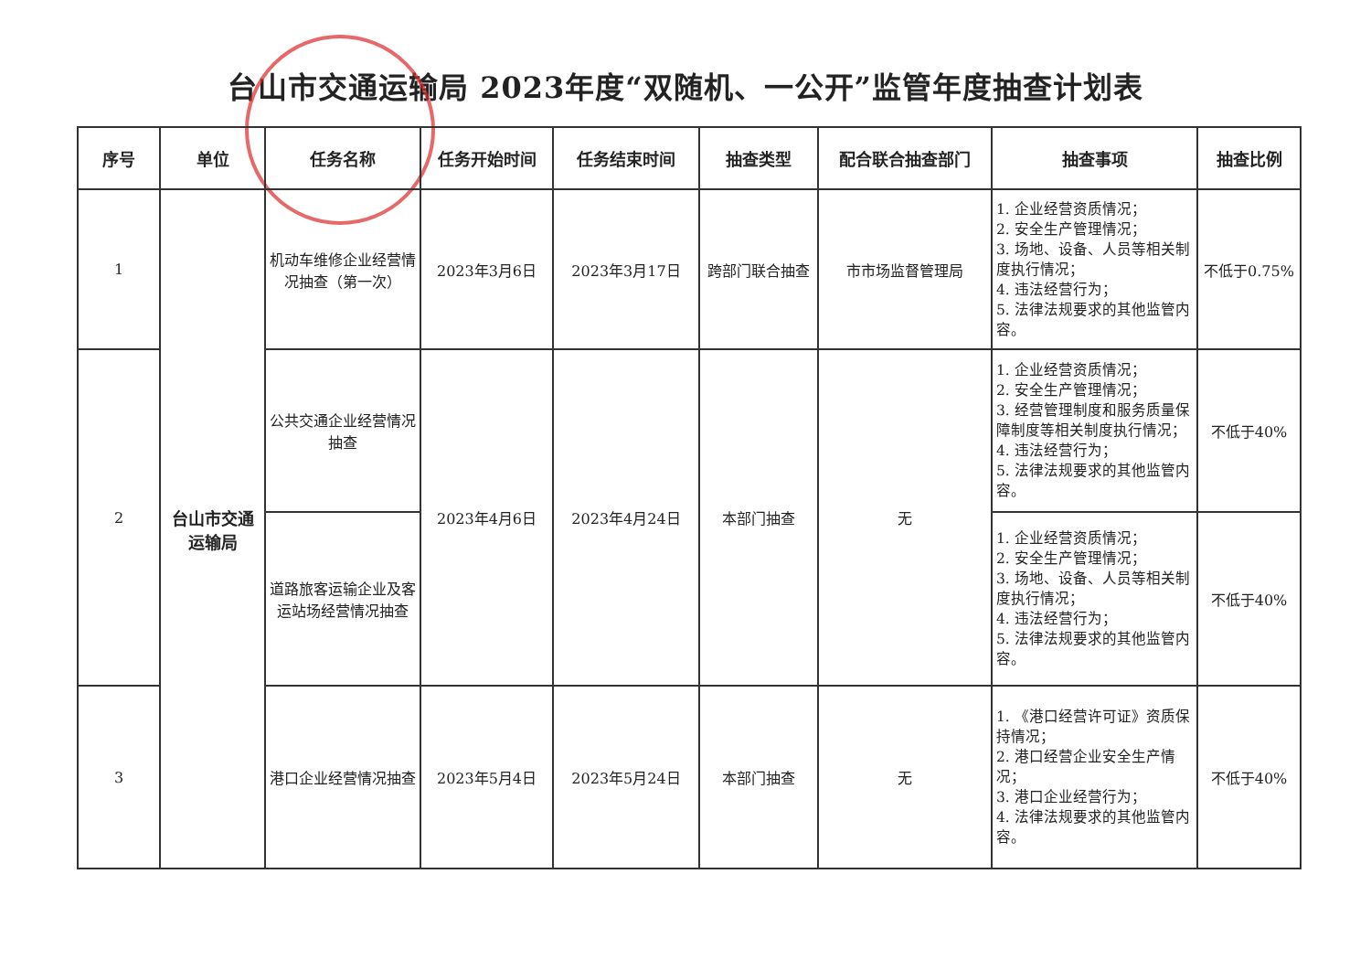台山市交通运输局 2023年度“双随机、一公开”监管年度抽查计划表
| 序号 | 单位 | 任务名称 | 任务开始时间 | 任务结束时间 | 抽查类型 | 配合联合抽查部门 | 抽查事项 | 抽查比例 |
| --- | --- | --- | --- | --- | --- | --- | --- | --- |
| 1 | 台山市交通 运输局 | 机动车维修企业经营情况抽查（第一次） | 2023年3月6日 | 2023年3月17日 | 跨部门联合抽查 | 市市场监督管理局 | 1. 企业经营资质情况； 2. 安全生产管理情况； 3. 场地、设备、人员等相关制度执行情况； 4. 违法经营行为； 5. 法律法规要求的其他监管内容。 | 不低于0.75% |
| 2 | | 公共交通企业经营情况抽查 | 2023年4月6日 | 2023年4月24日 | 本部门抽查 | 无 | 1. 企业经营资质情况； 2. 安全生产管理情况； 3. 经营管理制度和服务质量保障制度等相关制度执行情况； 4. 违法经营行为； 5. 法律法规要求的其他监管内容。 | 不低于40% |
| | | 道路旅客运输企业及客运站场经营情况抽查 | | | | | 1. 企业经营资质情况； 2. 安全生产管理情况； 3. 场地、设备、人员等相关制度执行情况； 4. 违法经营行为； 5. 法律法规要求的其他监管内容。 | 不低于40% |
| 3 | | 港口企业经营情况抽查 | 2023年5月4日 | 2023年5月24日 | 本部门抽查 | 无 | 1. 《港口经营许可证》资质保持情况； 2. 港口经营企业安全生产情况； 3. 港口企业经营行为； 4. 法律法规要求的其他监管内容。 | 不低于40% |